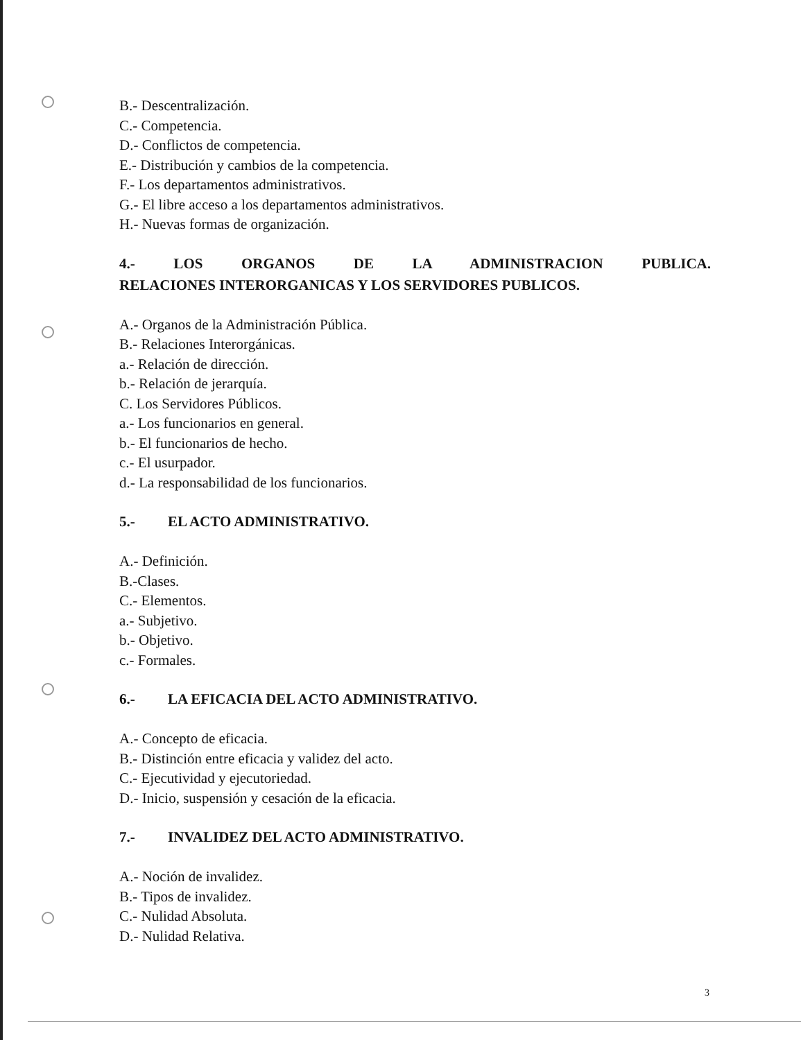B.- Descentralización.
C.- Competencia.
D.- Conflictos de competencia.
E.- Distribución y cambios de la competencia.
F.- Los departamentos administrativos.
G.- El libre acceso a los departamentos administrativos.
H.- Nuevas formas de organización.
4.- LOS ORGANOS DE LA ADMINISTRACION PUBLICA.
RELACIONES INTERORGANICAS Y LOS SERVIDORES PUBLICOS.
A.- Organos de la Administración Pública.
B.- Relaciones Interorgánicas.
a.- Relación de dirección.
b.- Relación de jerarquía.
C. Los Servidores Públicos.
a.- Los funcionarios en general.
b.- El funcionarios de hecho.
c.- El usurpador.
d.- La responsabilidad de los funcionarios.
5.- EL ACTO ADMINISTRATIVO.
A.- Definición.
B.-Clases.
C.- Elementos.
a.- Subjetivo.
b.- Objetivo.
c.- Formales.
6.- LA EFICACIA DEL ACTO ADMINISTRATIVO.
A.- Concepto de eficacia.
B.- Distinción entre eficacia y validez del acto.
C.- Ejecutividad y ejecutoriedad.
D.- Inicio, suspensión y cesación de la eficacia.
7.- INVALIDEZ DEL ACTO ADMINISTRATIVO.
A.- Noción de invalidez.
B.- Tipos de invalidez.
C.- Nulidad Absoluta.
D.- Nulidad Relativa.
3